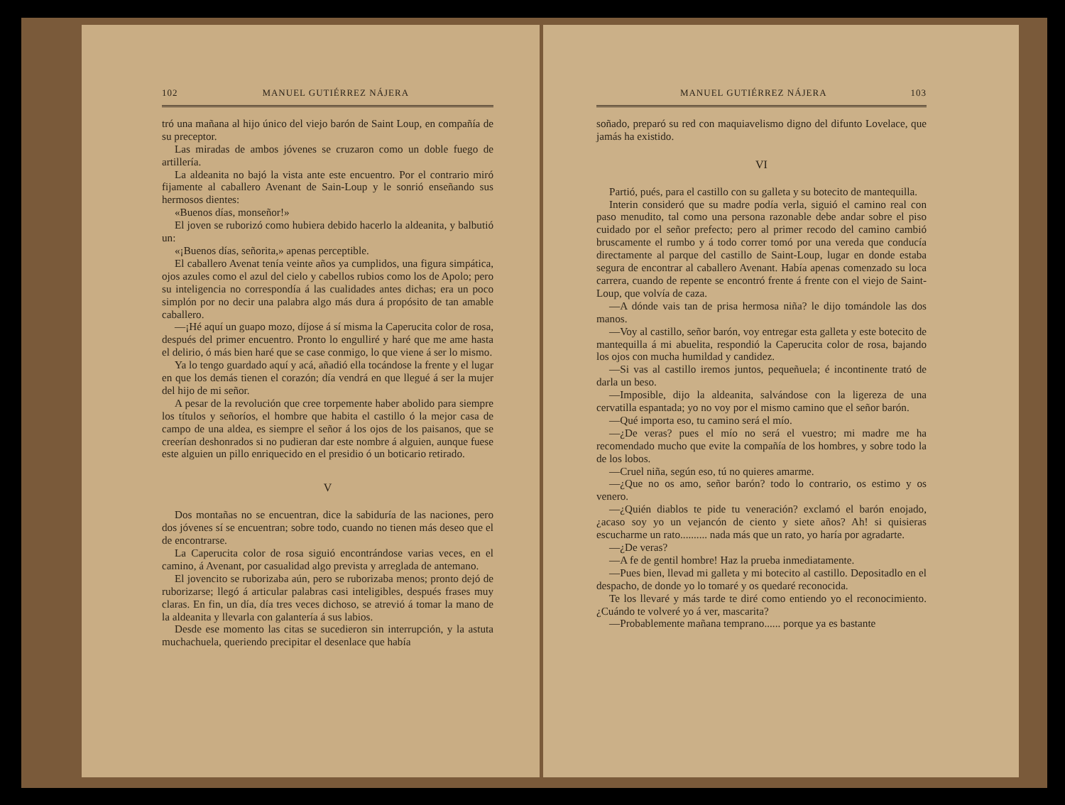102 MANUEL GUTIÉRREZ NÁJERA
tró una mañana al hijo único del viejo barón de Saint Loup, en compañía de su preceptor.
Las miradas de ambos jóvenes se cruzaron como un doble fuego de artillería.
La aldeanita no bajó la vista ante este encuentro. Por el contrario miró fijamente al caballero Avenant de Sain-Loup y le sonrió enseñando sus hermosos dientes:
«Buenos días, monseñor!»
El joven se ruborizó como hubiera debido hacerlo la aldeanita, y balbutió un:
«¡Buenos días, señorita,» apenas perceptible.
El caballero Avenat tenía veinte años ya cumplidos, una figura simpática, ojos azules como el azul del cielo y cabellos rubios como los de Apolo; pero su inteligencia no correspondía á las cualidades antes dichas; era un poco simplón por no decir una palabra algo más dura á propósito de tan amable caballero.
—¡Hé aquí un guapo mozo, díjose á sí misma la Caperucita color de rosa, después del primer encuentro. Pronto lo engulliré y haré que me ame hasta el delirio, ó más bien haré que se case conmigo, lo que viene á ser lo mismo.
Ya lo tengo guardado aquí y acá, añadió ella tocándose la frente y el lugar en que los demás tienen el corazón; día vendrá en que llegué á ser la mujer del hijo de mi señor.
A pesar de la revolución que cree torpemente haber abolido para siempre los títulos y señoríos, el hombre que habita el castillo ó la mejor casa de campo de una aldea, es siempre el señor á los ojos de los paisanos, que se creerían deshonrados si no pudieran dar este nombre á alguien, aunque fuese este alguien un pillo enriquecido en el presidio ó un boticario retirado.
V
Dos montañas no se encuentran, dice la sabiduría de las naciones, pero dos jóvenes sí se encuentran; sobre todo, cuando no tienen más deseo que el de encontrarse.
La Caperucita color de rosa siguió encontrándose varias veces, en el camino, á Avenant, por casualidad algo prevista y arreglada de antemano.
El jovencito se ruborizaba aún, pero se ruborizaba menos; pronto dejó de ruborizarse; llegó á articular palabras casi inteligibles, después frases muy claras. En fin, un día, día tres veces dichoso, se atrevió á tomar la mano de la aldeanita y llevarla con galantería á sus labios.
Desde ese momento las citas se sucedieron sin interrupción, y la astuta muchachuela, queriendo precipitar el desenlace que había
MANUEL GUTIÉRREZ NÁJERA 103
soñado, preparó su red con maquiavelismo digno del difunto Lovelace, que jamás ha existido.
VI
Partió, pués, para el castillo con su galleta y su botecito de mantequilla.
Interin consideró que su madre podía verla, siguió el camino real con paso menudito, tal como una persona razonable debe andar sobre el piso cuidado por el señor prefecto; pero al primer recodo del camino cambió bruscamente el rumbo y á todo correr tomó por una vereda que conducía directamente al parque del castillo de Saint-Loup, lugar en donde estaba segura de encontrar al caballero Avenant. Había apenas comenzado su loca carrera, cuando de repente se encontró frente á frente con el viejo de Saint-Loup, que volvía de caza.
—A dónde vais tan de prisa hermosa niña? le dijo tomándole las dos manos.
—Voy al castillo, señor barón, voy entregar esta galleta y este botecito de mantequilla á mi abuelita, respondió la Caperucita color de rosa, bajando los ojos con mucha humildad y candidez.
—Si vas al castillo iremos juntos, pequeñuela; é incontinente trató de darla un beso.
—Imposible, dijo la aldeanita, salvándose con la ligereza de una cervatilla espantada; yo no voy por el mismo camino que el señor barón.
—Qué importa eso, tu camino será el mío.
—¿De veras? pues el mío no será el vuestro; mi madre me ha recomendado mucho que evite la compañía de los hombres, y sobre todo la de los lobos.
—Cruel niña, según eso, tú no quieres amarme.
—¿Que no os amo, señor barón? todo lo contrario, os estimo y os venero.
—¿Quién diablos te pide tu veneración? exclamó el barón enojado, ¿acaso soy yo un vejancón de ciento y siete años? Ah! si quisieras escucharme un rato.......... nada más que un rato, yo haría por agradarte.
—¿De veras?
—A fe de gentil hombre! Haz la prueba inmediatamente.
—Pues bien, llevad mi galleta y mi botecito al castillo. Depositadlo en el despacho, de donde yo lo tomaré y os quedaré reconocida.
Te los llevaré y más tarde te diré como entiendo yo el reconocimiento. ¿Cuándo te volveré yo á ver, mascarita?
—Probablemente mañana temprano...... porque ya es bastante